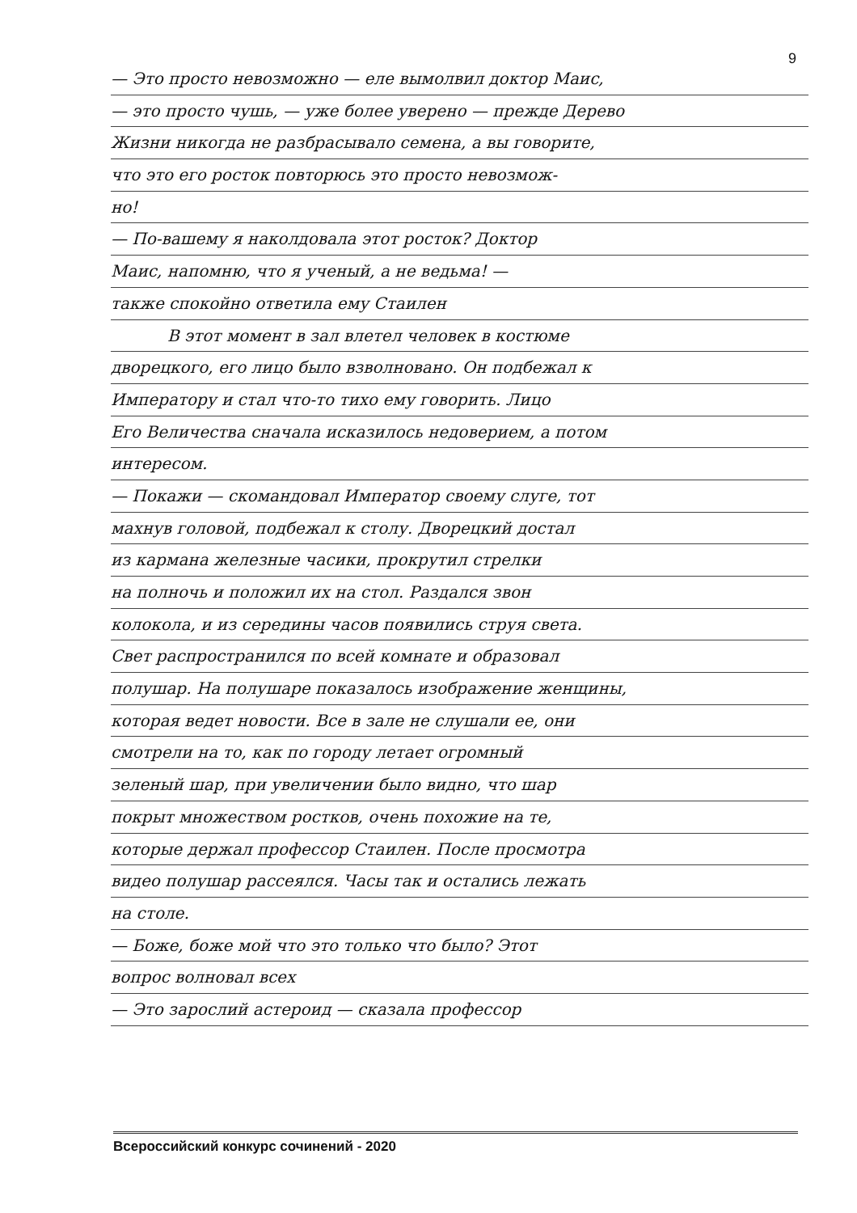9
— Это просто невозможно — еле вымолвил доктор Маис,
— это просто чушь, — уже более уверено — прежде Дерево
Жизни никогда не разбрасывало семена, а вы говорите,
что это его росток повторюсь это просто невозмож-
но!
— По-вашему я наколдовала этот росток? Доктор
Маис, напомню, что я ученый, а не ведьма! —
также спокойно ответила ему Стаилен
В этот момент в зал влетел человек в костюме
дворецкого, его лицо было взволновано. Он подбежал к
Императору и стал что-то тихо ему говорить. Лицо
Его Величества сначала исказилось недоверием, а потом
интересом.
— Покажи — скомандовал Император своему слуге, тот
махнув головой, подбежал к столу. Дворецкий достал
из кармана железные часики, прокрутил стрелки
на полночь и положил их на стол. Раздался звон
колокола, и из середины часов появились струя света.
Свет распространился по всей комнате и образовал
полушар. На полушаре показалось изображение женщины,
которая ведет новости. Все в зале не слушали ее, они
смотрели на то, как по городу летает огромный
зеленый шар, при увеличении было видно, что шар
покрыт множеством ростков, очень похожие на те,
которые держал профессор Стаилен. После просмотра
видео полушар рассеялся. Часы так и остались лежать
на столе.
— Боже, боже мой что это только что было? Этот
вопрос волновал всех
— Это зарослий астероид — сказала профессор
Всероссийский конкурс сочинений - 2020